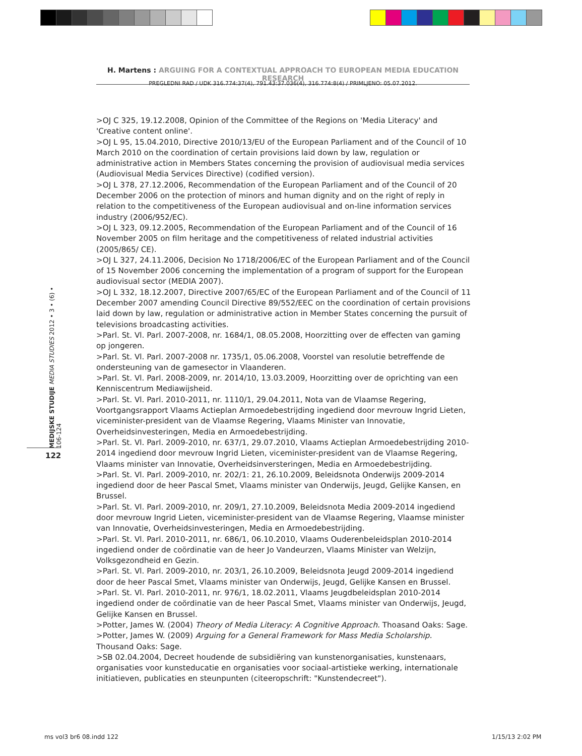H. Martens : ARGUING FOR A CONTEXTUAL APPROACH TO EUROPEAN MEDIA EDUCATION RESEARCH
PREGLEDNI RAD / UDK 316.774:37(4), 791.43:37.036(4), 316.774:8(4) / PRIMLJENO: 05.07.2012.
MEDIJSKE STUDIJE MEDIA STUDIES 2012 • 3 • (6) • 106-124
122
>OJ C 325, 19.12.2008, Opinion of the Committee of the Regions on 'Media Literacy' and 'Creative content online'.
>OJ L 95, 15.04.2010, Directive 2010/13/EU of the European Parliament and of the Council of 10 March 2010 on the coordination of certain provisions laid down by law, regulation or administrative action in Members States concerning the provision of audiovisual media services (Audiovisual Media Services Directive) (codified version).
>OJ L 378, 27.12.2006, Recommendation of the European Parliament and of the Council of 20 December 2006 on the protection of minors and human dignity and on the right of reply in relation to the competitiveness of the European audiovisual and on-line information services industry (2006/952/EC).
>OJ L 323, 09.12.2005, Recommendation of the European Parliament and of the Council of 16 November 2005 on film heritage and the competitiveness of related industrial activities (2005/865/ CE).
>OJ L 327, 24.11.2006, Decision No 1718/2006/EC of the European Parliament and of the Council of 15 November 2006 concerning the implementation of a program of support for the European audiovisual sector (MEDIA 2007).
>OJ L 332, 18.12.2007, Directive 2007/65/EC of the European Parliament and of the Council of 11 December 2007 amending Council Directive 89/552/EEC on the coordination of certain provisions laid down by law, regulation or administrative action in Member States concerning the pursuit of televisions broadcasting activities.
>Parl. St. Vl. Parl. 2007-2008, nr. 1684/1, 08.05.2008, Hoorzitting over de effecten van gaming op jongeren.
>Parl. St. Vl. Parl. 2007-2008 nr. 1735/1, 05.06.2008, Voorstel van resolutie betreffende de ondersteuning van de gamesector in Vlaanderen.
>Parl. St. Vl. Parl. 2008-2009, nr. 2014/10, 13.03.2009, Hoorzitting over de oprichting van een Kenniscentrum Mediawijsheid.
>Parl. St. Vl. Parl. 2010-2011, nr. 1110/1, 29.04.2011, Nota van de Vlaamse Regering, Voortgangsrapport Vlaams Actieplan Armoedebestrijding ingediend door mevrouw Ingrid Lieten, viceminister-president van de Vlaamse Regering, Vlaams Minister van Innovatie, Overheidsinvesteringen, Media en Armoedebestrijding.
>Parl. St. Vl. Parl. 2009-2010, nr. 637/1, 29.07.2010, Vlaams Actieplan Armoedebestrijding 2010-2014 ingediend door mevrouw Ingrid Lieten, viceminister-president van de Vlaamse Regering, Vlaams minister van Innovatie, Overheidsinversteringen, Media en Armoedebestrijding.
>Parl. St. Vl. Parl. 2009-2010, nr. 202/1: 21, 26.10.2009, Beleidsnota Onderwijs 2009-2014 ingediend door de heer Pascal Smet, Vlaams minister van Onderwijs, Jeugd, Gelijke Kansen, en Brussel.
>Parl. St. Vl. Parl. 2009-2010, nr. 209/1, 27.10.2009, Beleidsnota Media 2009-2014 ingediend door mevrouw Ingrid Lieten, viceminister-president van de Vlaamse Regering, Vlaamse minister van Innovatie, Overheidsinvesteringen, Media en Armoedebestrijding.
>Parl. St. Vl. Parl. 2010-2011, nr. 686/1, 06.10.2010, Vlaams Ouderenbeleidsplan 2010-2014 ingediend onder de coördinatie van de heer Jo Vandeurzen, Vlaams Minister van Welzijn, Volksgezondheid en Gezin.
>Parl. St. Vl. Parl. 2009-2010, nr. 203/1, 26.10.2009, Beleidsnota Jeugd 2009-2014 ingediend door de heer Pascal Smet, Vlaams minister van Onderwijs, Jeugd, Gelijke Kansen en Brussel.
>Parl. St. Vl. Parl. 2010-2011, nr. 976/1, 18.02.2011, Vlaams Jeugdbeleidsplan 2010-2014 ingediend onder de coördinatie van de heer Pascal Smet, Vlaams minister van Onderwijs, Jeugd, Gelijke Kansen en Brussel.
>Potter, James W. (2004) Theory of Media Literacy: A Cognitive Approach. Thoasand Oaks: Sage.
>Potter, James W. (2009) Arguing for a General Framework for Mass Media Scholarship. Thousand Oaks: Sage.
>SB 02.04.2004, Decreet houdende de subsidiëring van kunstenorganisaties, kunstenaars, organisaties voor kunsteducatie en organisaties voor sociaal-artistieke werking, internationale initiatieven, publicaties en steunpunten (citeeropschrift: "Kunstendecreet").
ms vol3 br6 08.indd 122 1/15/13 2:02 PM